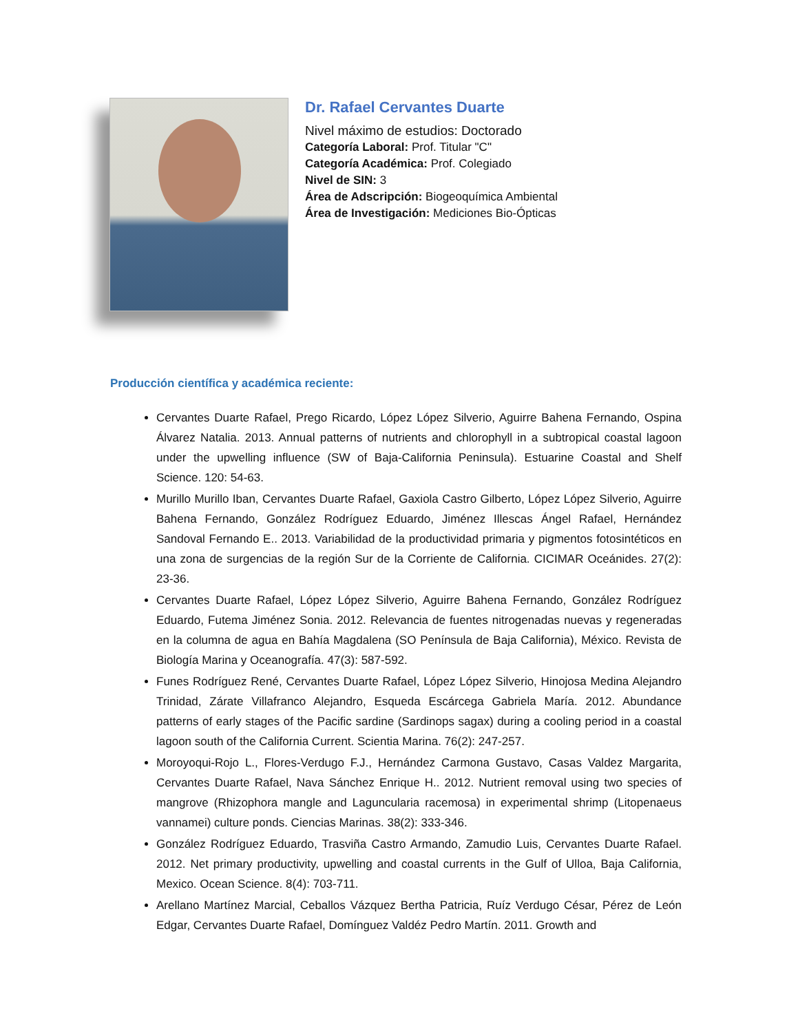Dr. Rafael Cervantes Duarte
Nivel máximo de estudios: Doctorado
Categoría Laboral: Prof. Titular "C"
Categoría Académica: Prof. Colegiado
Nivel de SIN: 3
Área de Adscripción: Biogeoquímica Ambiental
Área de Investigación: Mediciones Bio-Ópticas
Producción científica y académica reciente:
Cervantes Duarte Rafael, Prego Ricardo, López López Silverio, Aguirre Bahena Fernando, Ospina Álvarez Natalia. 2013. Annual patterns of nutrients and chlorophyll in a subtropical coastal lagoon under the upwelling influence (SW of Baja-California Peninsula). Estuarine Coastal and Shelf Science. 120: 54-63.
Murillo Murillo Iban, Cervantes Duarte Rafael, Gaxiola Castro Gilberto, López López Silverio, Aguirre Bahena Fernando, González Rodríguez Eduardo, Jiménez Illescas Ángel Rafael, Hernández Sandoval Fernando E.. 2013. Variabilidad de la productividad primaria y pigmentos fotosintéticos en una zona de surgencias de la región Sur de la Corriente de California. CICIMAR Oceánides. 27(2): 23-36.
Cervantes Duarte Rafael, López López Silverio, Aguirre Bahena Fernando, González Rodríguez Eduardo, Futema Jiménez Sonia. 2012. Relevancia de fuentes nitrogenadas nuevas y regeneradas en la columna de agua en Bahía Magdalena (SO Península de Baja California), México. Revista de Biología Marina y Oceanografía. 47(3): 587-592.
Funes Rodríguez René, Cervantes Duarte Rafael, López López Silverio, Hinojosa Medina Alejandro Trinidad, Zárate Villafranco Alejandro, Esqueda Escárcega Gabriela María. 2012. Abundance patterns of early stages of the Pacific sardine (Sardinops sagax) during a cooling period in a coastal lagoon south of the California Current. Scientia Marina. 76(2): 247-257.
Moroyoqui-Rojo L., Flores-Verdugo F.J., Hernández Carmona Gustavo, Casas Valdez Margarita, Cervantes Duarte Rafael, Nava Sánchez Enrique H.. 2012. Nutrient removal using two species of mangrove (Rhizophora mangle and Laguncularia racemosa) in experimental shrimp (Litopenaeus vannamei) culture ponds. Ciencias Marinas. 38(2): 333-346.
González Rodríguez Eduardo, Trasviña Castro Armando, Zamudio Luis, Cervantes Duarte Rafael. 2012. Net primary productivity, upwelling and coastal currents in the Gulf of Ulloa, Baja California, Mexico. Ocean Science. 8(4): 703-711.
Arellano Martínez Marcial, Ceballos Vázquez Bertha Patricia, Ruíz Verdugo César, Pérez de León Edgar, Cervantes Duarte Rafael, Domínguez Valdéz Pedro Martín. 2011. Growth and